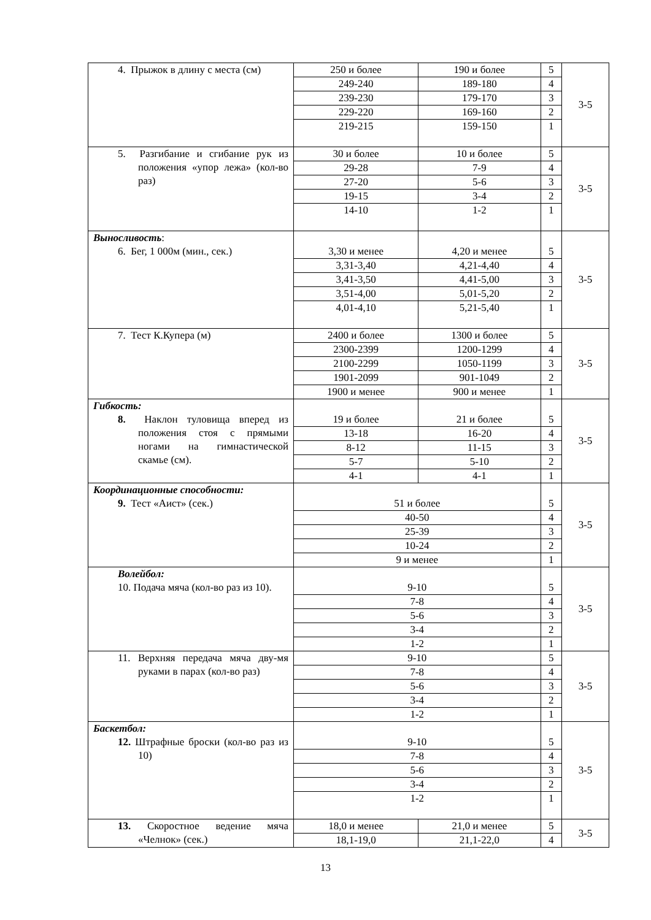| 4. Прыжок в длину с места (см) | 250 и более | 190 и более | 5 | 3-5 |
| | 249-240 | 189-180 | 4 | |
| | 239-230 | 179-170 | 3 | |
| | 229-220 | 169-160 | 2 | |
| | 219-215 | 159-150 | 1 | |
| 5. Разгибание и сгибание рук из положения «упор лежа» (кол-во раз) | 30 и более | 10 и более | 5 | 3-5 |
| | 29-28 | 7-9 | 4 | |
| | 27-20 | 5-6 | 3 | |
| | 19-15 | 3-4 | 2 | |
| | 14-10 | 1-2 | 1 | |
| Выносливость : 6. Бег, 1 000м (мин., сек.) | 3,30 и менее | 4,20 и менее | 5 | 3-5 |
| | 3,31-3,40 | 4,21-4,40 | 4 | |
| | 3,41-3,50 | 4,41-5,00 | 3 | |
| | 3,51-4,00 | 5,01-5,20 | 2 | |
| | 4,01-4,10 | 5,21-5,40 | 1 | |
| 7. Тест К.Купера (м) | 2400 и более | 1300 и более | 5 | 3-5 |
| | 2300-2399 | 1200-1299 | 4 | |
| | 2100-2299 | 1050-1199 | 3 | |
| | 1901-2099 | 901-1049 | 2 | |
| | 1900 и менее | 900 и менее | 1 | |
| Гибкость: 8. Наклон туловища вперед из положения стоя с прямыми ногами на гимнастической скамье (см). | 19 и более | 21 и более | 5 | 3-5 |
| | 13-18 | 16-20 | 4 | |
| | 8-12 | 11-15 | 3 | |
| | 5-7 | 5-10 | 2 | |
| | 4-1 | 4-1 | 1 | |
| Координационные способности: 9. Тест «Аист» (сек.) | 51 и более | | 5 | 3-5 |
| | 40-50 | | 4 | |
| | 25-39 | | 3 | |
| | 10-24 | | 2 | |
| | 9 и менее | | 1 | |
| Волейбол: 10. Подача мяча (кол-во раз из 10). | 9-10 | | 5 | 3-5 |
| | 7-8 | | 4 | |
| | 5-6 | | 3 | |
| | 3-4 | | 2 | |
| | 1-2 | | 1 | |
| 11. Верхняя передача мяча дву-мя руками в парах (кол-во раз) | 9-10 | | 5 | 3-5 |
| | 7-8 | | 4 | |
| | 5-6 | | 3 | |
| | 3-4 | | 2 | |
| | 1-2 | | 1 | |
| Баскетбол: 12. Штрафные броски (кол-во раз из 10) | 9-10 | | 5 | 3-5 |
| | 7-8 | | 4 | |
| | 5-6 | | 3 | |
| | 3-4 | | 2 | |
| | 1-2 | | 1 | |
| 13. Скоростное ведение мяча «Челнок» (сек.) | 18,0 и менее | 21,0 и менее | 5 | 3-5 |
| | 18,1-19,0 | 21,1-22,0 | 4 | |
13